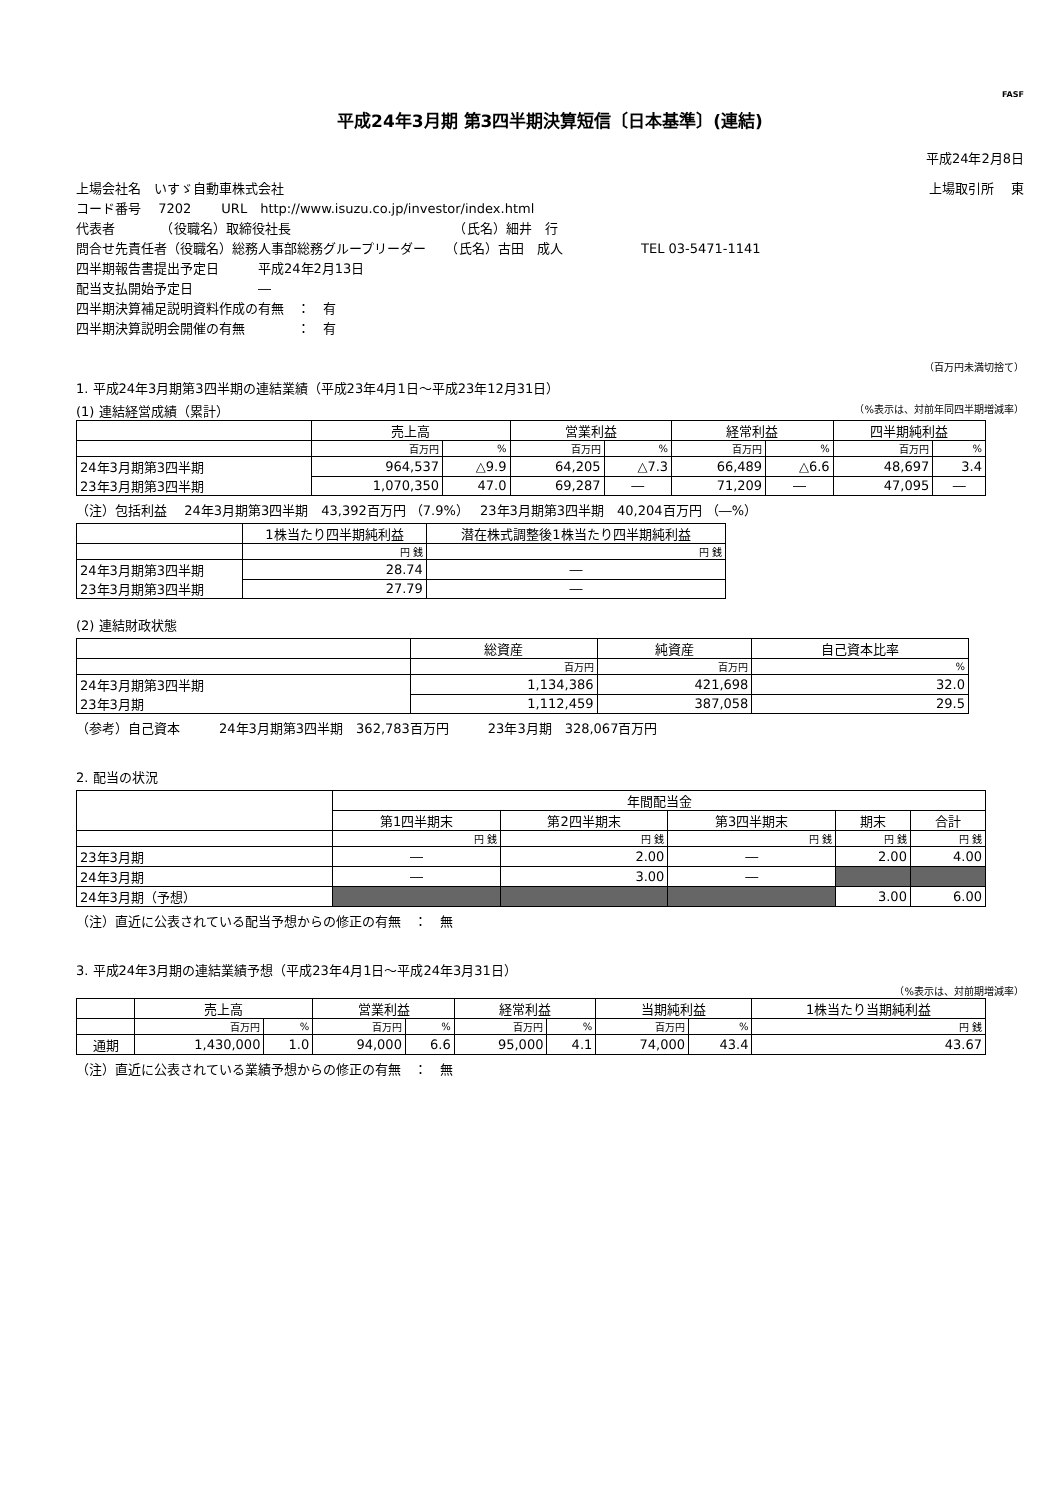FASF
平成24年3月期 第3四半期決算短信〔日本基準〕(連結)
平成24年2月8日
上場会社名　いすゞ自動車株式会社 上場取引所　 東
コード番号　 7202　　 URL　http://www.isuzu.co.jp/investor/index.html
代表者　　　　（役職名）取締役社長　　　　　　　　　　　　　（氏名）細井　行
問合せ先責任者（役職名）総務人事部総務グループリーダー　　（氏名）古田　成人　　　　　　TEL 03-5471-1141
四半期報告書提出予定日　　　平成24年2月13日
配当支払開始予定日　　　　　―
四半期決算補足説明資料作成の有無　：　有
四半期決算説明会開催の有無　　　　：　有
（百万円未満切捨て）
1. 平成24年3月期第3四半期の連結業績（平成23年4月1日～平成23年12月31日）
(1) 連結経営成績（累計） （%表示は、対前年同四半期増減率）
| | 売上高 | | 営業利益 | | 経常利益 | | 四半期純利益 | |
| --- | --- | --- | --- | --- | --- | --- | --- | --- |
| | 百万円 | % | 百万円 | % | 百万円 | % | 百万円 | % |
| 24年3月期第3四半期 | 964,537 | △9.9 | 64,205 | △7.3 | 66,489 | △6.6 | 48,697 | 3.4 |
| 23年3月期第3四半期 | 1,070,350 | 47.0 | 69,287 | ― | 71,209 | ― | 47,095 | ― |
（注）包括利益　 24年3月期第3四半期　43,392百万円 （7.9%）　 23年3月期第3四半期　40,204百万円 （―%）
| | 1株当たり四半期純利益 | 潜在株式調整後1株当たり四半期純利益 |
| --- | --- | --- |
| | 円 銭 | 円 銭 |
| 24年3月期第3四半期 | 28.74 | ― |
| 23年3月期第3四半期 | 27.79 | ― |
(2) 連結財政状態
| | 総資産 | 純資産 | 自己資本比率 |
| --- | --- | --- | --- |
| | 百万円 | 百万円 | % |
| 24年3月期第3四半期 | 1,134,386 | 421,698 | 32.0 |
| 23年3月期 | 1,112,459 | 387,058 | 29.5 |
（参考）自己資本　　　24年3月期第3四半期　362,783百万円　　　23年3月期　328,067百万円
2. 配当の状況
| | 年間配当金 | | | | |
| --- | --- | --- | --- | --- | --- |
| | 第1四半期末 | 第2四半期末 | 第3四半期末 | 期末 | 合計 |
| | 円 銭 | 円 銭 | 円 銭 | 円 銭 | 円 銭 |
| 23年3月期 | ― | 2.00 | ― | 2.00 | 4.00 |
| 24年3月期 | ― | 3.00 | ― | | |
| 24年3月期（予想） | | | | 3.00 | 6.00 |
（注）直近に公表されている配当予想からの修正の有無　：　無
3. 平成24年3月期の連結業績予想（平成23年4月1日～平成24年3月31日）
（%表示は、対前期増減率）
| | 売上高 | | 営業利益 | | 経常利益 | | 当期純利益 | | 1株当たり当期純利益 |
| --- | --- | --- | --- | --- | --- | --- | --- | --- | --- |
| | 百万円 | % | 百万円 | % | 百万円 | % | 百万円 | % | 円 銭 |
| 通期 | 1,430,000 | 1.0 | 94,000 | 6.6 | 95,000 | 4.1 | 74,000 | 43.4 | 43.67 |
（注）直近に公表されている業績予想からの修正の有無　：　無